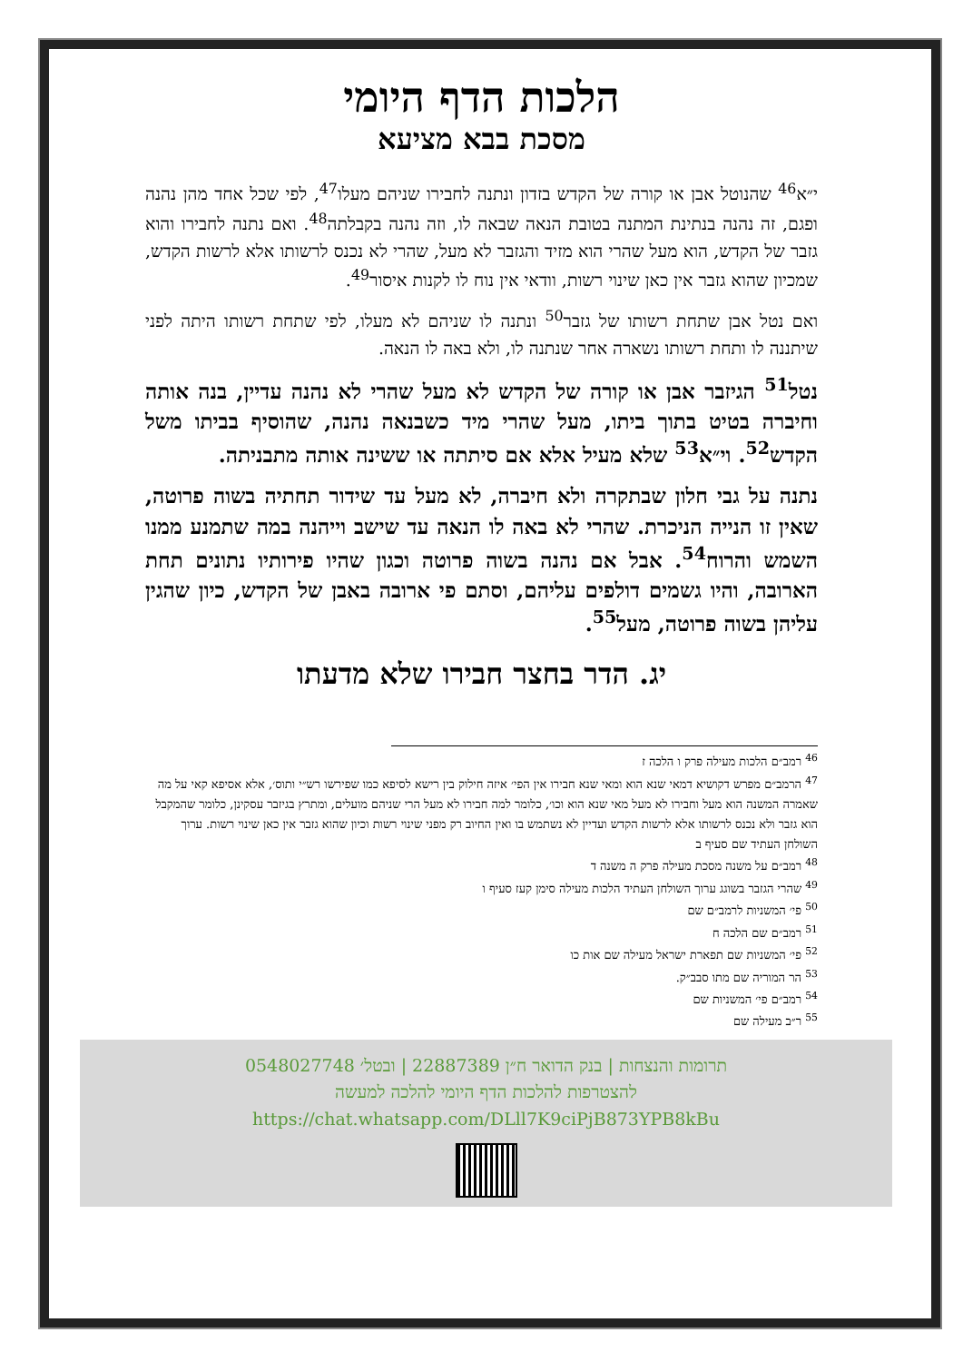הלכות הדף היומי
מסכת בבא מציעא
י״א<sup>46</sup> שהנוטל אבן או קורה של הקדש בזדון ונתנה לחבירו שניהם מעלו<sup>47</sup>, לפי שכל אחד מהן נהנה ופגם, זה נהנה בנתינת המתנה בטובת הנאה שבאה לו, וזה נהנה בקבלתה<sup>48</sup>. ואם נתנה לחבירו והוא גזבר של הקדש, הוא מעל שהרי הוא מזיד והגזבר לא מעל, שהרי לא נכנס לרשותו אלא לרשות הקדש, שמכיון שהוא גזבר אין כאן שינוי רשות, וודאי אין נוח לו לקנות איסור<sup>49</sup>.
ואם נטל אבן שתחת רשותו של גזבר<sup>50</sup> ונתנה לו שניהם לא מעלו, לפי שתחת רשותו היתה לפני שיתננה לו ותחת רשותו נשארה אחר שנתנה לו, ולא באה לו הנאה.
נטל<sup>51</sup> הגיזבר אבן או קורה של הקדש לא מעל שהרי לא נהנה עדיין, בנה אותה וחיברה בטיט בתוך ביתו, מעל שהרי מיד כשבנאה נהנה, שהוסיף בביתו משל הקדש<sup>52</sup>. וי״א<sup>53</sup> שלא מעיל אלא אם סיתתה או ששינה אותה מתבניתה.
נתנה על גבי חלון שבתקרה ולא חיברה, לא מעל עד שידור תחתיה בשוה פרוטה, שאין זו הנייה הניכרת. שהרי לא באה לו הנאה עד שישב וייהנה במה שתמנע ממנו השמש והרוח<sup>54</sup>. אבל אם נהנה בשוה פרוטה וכגון שהיו פירותיו נתונים תחת הארובה, והיו גשמים דולפים עליהם, וסתם פי ארובה באבן של הקדש, כיון שהגין עליהן בשוה פרוטה, מעל<sup>55</sup>.
יג. הדר בחצר חבירו שלא מדעתו
<sup>46</sup> רמב״ם הלכות מעילה פרק ו הלכה ז
<sup>47</sup> הרמב״ם מפרש דקושיא דמאי שנא הוא ומאי שנא חבירו אין הפי׳ איזה חילוק בין רישא לסיפא כמו שפירשו רש״י ותוס׳, אלא אסיפא קאי על מה שאמרה המשנה הוא מעל וחבירו לא מעל מאי שנא הוא וכו׳, כלומר למה חבירו לא מעל הרי שניהם מועלים, ומתרץ בגיזבר עסקינן, כלומר שהמקבל הוא גזבר ולא נכנס לרשותו אלא לרשות הקדש ועדיין לא נשתמש בו ואין החיוב רק מפני שינוי רשות וכיון שהוא גזבר אין כאן שינוי רשות. ערוך השולחן העתיד שם סעיף ב
<sup>48</sup> רמב״ם על משנה מסכת מעילה פרק ה משנה ד
<sup>49</sup> שהרי הגזבר בשוגג ערוך השולחן העתיד הלכות מעילה סימן קעז סעיף ו
<sup>50</sup> פי׳ המשניות לרמב״ם שם
<sup>51</sup> רמב״ם שם הלכה ח
<sup>52</sup> פי׳ המשניות שם תפארת ישראל מעילה שם אות כו
<sup>53</sup> הר המוריה שם מתו סבב״ק.
<sup>54</sup> רמב״ם פי׳ המשניות שם
<sup>55</sup> ר״ב מעילה שם
תרומות והנצחות | בנק הדואר ח״ן 22887389 | ובטל׳ 0548027748
להצטרפות להלכות הדף היומי להלכה למעשה
https://chat.whatsapp.com/DLll7K9ciPjB873YPB8kBu